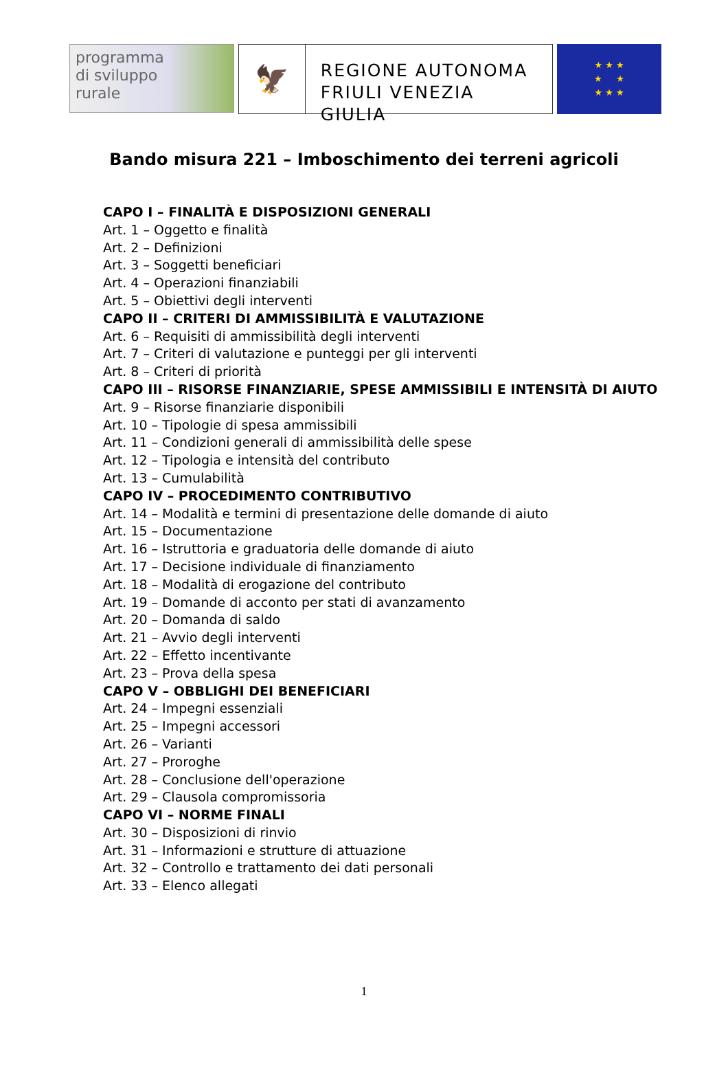programma
di sviluppo
rurale
🦅
REGIONE AUTONOMA
FRIULI VENEZIA GIULIA
★ ★ ★
★ ★
★ ★ ★
Bando misura 221 – Imboschimento dei terreni agricoli
CAPO I – FINALITÀ E DISPOSIZIONI GENERALI
Art. 1 – Oggetto e finalità
Art. 2 – Definizioni
Art. 3 – Soggetti beneficiari
Art. 4 – Operazioni finanziabili
Art. 5 – Obiettivi degli interventi
CAPO II – CRITERI DI AMMISSIBILITÀ E VALUTAZIONE
Art. 6 – Requisiti di ammissibilità degli interventi
Art. 7 – Criteri di valutazione e punteggi per gli interventi
Art. 8 – Criteri di priorità
CAPO III – RISORSE FINANZIARIE, SPESE AMMISSIBILI E INTENSITÀ DI AIUTO
Art. 9 – Risorse finanziarie disponibili
Art. 10 – Tipologie di spesa ammissibili
Art. 11 – Condizioni generali di ammissibilità delle spese
Art. 12 – Tipologia e intensità del contributo
Art. 13 – Cumulabilità
CAPO IV – PROCEDIMENTO CONTRIBUTIVO
Art. 14 – Modalità e termini di presentazione delle domande di aiuto
Art. 15 – Documentazione
Art. 16 – Istruttoria e graduatoria delle domande di aiuto
Art. 17 – Decisione individuale di finanziamento
Art. 18 – Modalità di erogazione del contributo
Art. 19 – Domande di acconto per stati di avanzamento
Art. 20 – Domanda di saldo
Art. 21 – Avvio degli interventi
Art. 22 – Effetto incentivante
Art. 23 – Prova della spesa
CAPO V – OBBLIGHI DEI BENEFICIARI
Art. 24 – Impegni essenziali
Art. 25 – Impegni accessori
Art. 26 – Varianti
Art. 27 – Proroghe
Art. 28 – Conclusione dell'operazione
Art. 29 – Clausola compromissoria
CAPO VI – NORME FINALI
Art. 30 – Disposizioni di rinvio
Art. 31 – Informazioni e strutture di attuazione
Art. 32 – Controllo e trattamento dei dati personali
Art. 33 – Elenco allegati
1